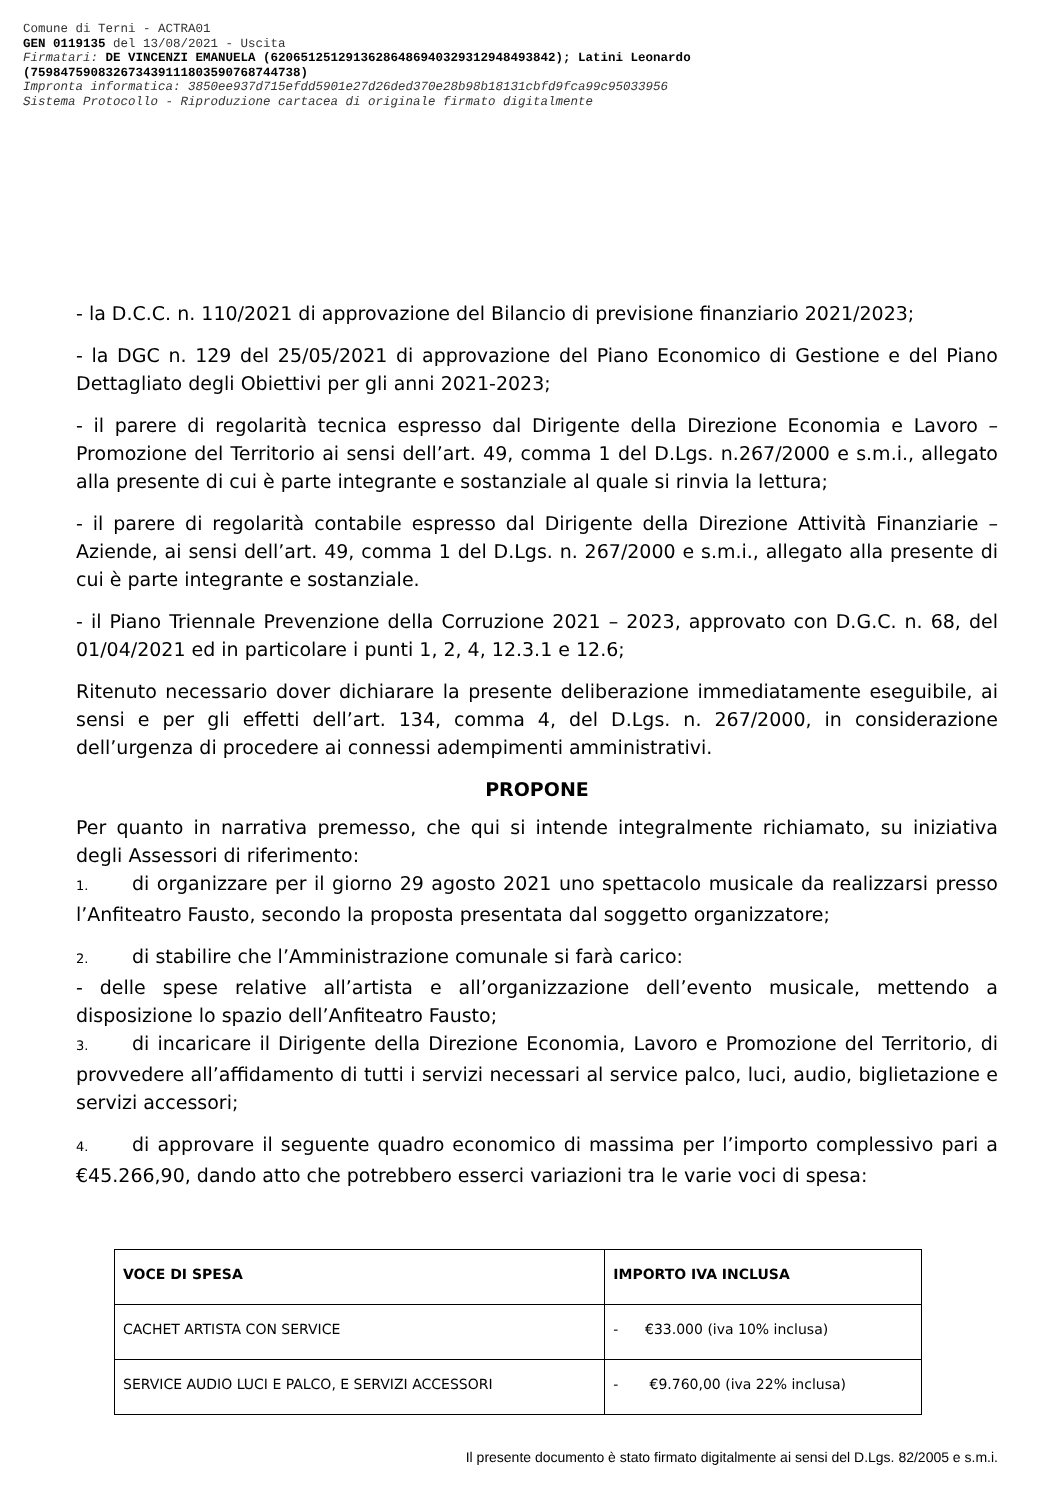Comune di Terni - ACTRA01
GEN 0119135 del 13/08/2021 - Uscita
Firmatari: DE VINCENZI EMANUELA (62065125129136286486940329312948493842); Latini Leonardo
(75984759083267343911180359076874473​8)
Impronta informatica: 3850ee937d715efdd5901e27d26ded370e28b98b18131cbfd9fca99c95033956
Sistema Protocollo - Riproduzione cartacea di originale firmato digitalmente
- la D.C.C. n. 110/2021 di approvazione del Bilancio di previsione finanziario 2021/2023;
- la DGC n. 129 del 25/05/2021 di approvazione del Piano Economico di Gestione e del Piano Dettagliato degli Obiettivi per gli anni 2021-2023;
- il parere di regolarità tecnica espresso dal Dirigente della Direzione Economia e Lavoro – Promozione del Territorio ai sensi dell’art. 49, comma 1 del D.Lgs. n.267/2000 e s.m.i., allegato alla presente di cui è parte integrante e sostanziale al quale si rinvia la lettura;
- il parere di regolarità contabile espresso dal Dirigente della Direzione Attività Finanziarie – Aziende, ai sensi dell’art. 49, comma 1 del D.Lgs. n. 267/2000 e s.m.i., allegato alla presente di cui è parte integrante e sostanziale.
- il Piano Triennale Prevenzione della Corruzione 2021 – 2023, approvato con D.G.C. n. 68, del 01/04/2021 ed in particolare i punti 1, 2, 4, 12.3.1 e 12.6;
Ritenuto necessario dover dichiarare la presente deliberazione immediatamente eseguibile, ai sensi e per gli effetti dell’art. 134, comma 4, del D.Lgs. n. 267/2000, in considerazione dell’urgenza di procedere ai connessi adempimenti amministrativi.
PROPONE
Per quanto in narrativa premesso, che qui si intende integralmente richiamato, su iniziativa degli Assessori di riferimento:
1. di organizzare per il giorno 29 agosto 2021 uno spettacolo musicale da realizzarsi presso l’Anfiteatro Fausto, secondo la proposta presentata dal soggetto organizzatore;
2. di stabilire che l’Amministrazione comunale si farà carico:
- delle spese relative all’artista e all’organizzazione dell’evento musicale, mettendo a disposizione lo spazio dell’Anfiteatro Fausto;
3. di incaricare il Dirigente della Direzione Economia, Lavoro e Promozione del Territorio, di provvedere all’affidamento di tutti i servizi necessari al service palco, luci, audio, biglietazione e servizi accessori;
4. di approvare il seguente quadro economico di massima per l’importo complessivo pari a €45.266,90, dando atto che potrebbero esserci variazioni tra le varie voci di spesa:
| VOCE DI SPESA | IMPORTO IVA INCLUSA |
| --- | --- |
| CACHET ARTISTA CON SERVICE | - €33.000 (iva 10% inclusa) |
| SERVICE AUDIO LUCI E PALCO, E SERVIZI ACCESSORI | - €9.760,00 (iva 22% inclusa) |
Il presente documento è stato firmato digitalmente ai sensi del D.Lgs. 82/2005 e s.m.i.